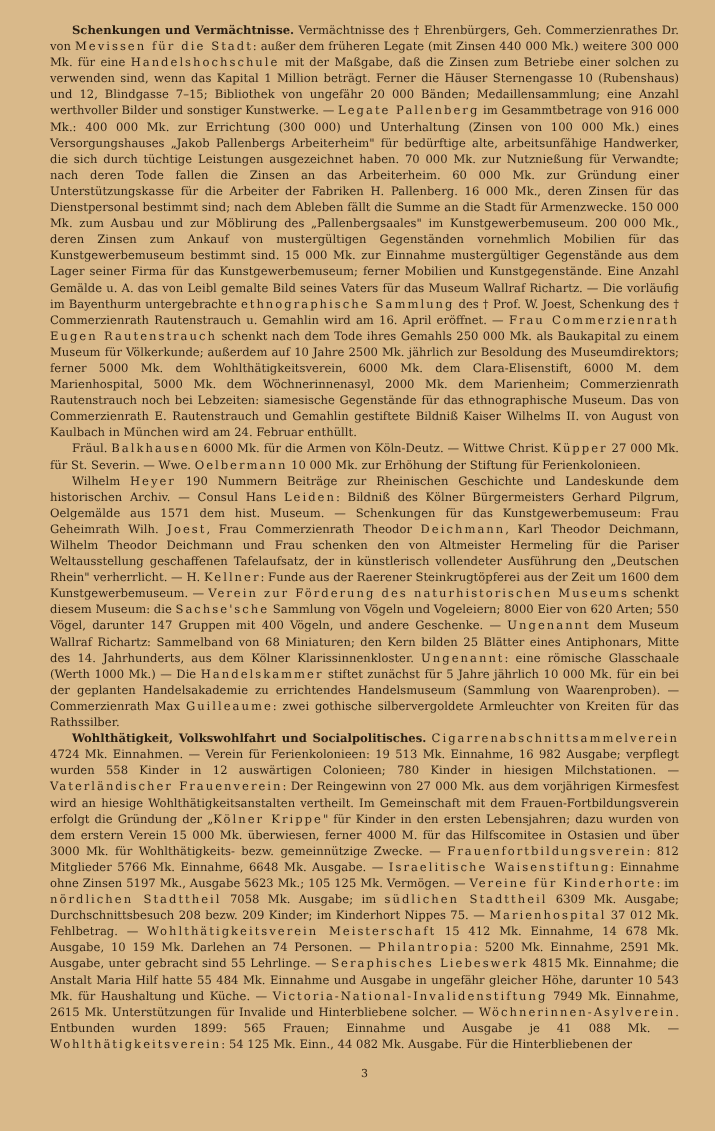Schenkungen und Vermächtnisse. Vermächtnisse des † Ehrenbürgers, Geh. Commerzienrathes Dr. von Mevissen für die Stadt: außer dem früheren Legate (mit Zinsen 440 000 Mk.) weitere 300 000 Mk. für eine Handelshochschule mit der Maßgabe, daß die Zinsen zum Betriebe einer solchen zu verwenden sind, wenn das Kapital 1 Million beträgt. Ferner die Häuser Sternengasse 10 (Rubenshaus) und 12, Blindgasse 7–15; Bibliothek von ungefähr 20 000 Bänden; Medaillensammlung; eine Anzahl werthvoller Bilder und sonstiger Kunstwerke. — Legate Pallenberg im Gesammtbetrage von 916 000 Mk.: 400 000 Mk. zur Errichtung (300 000) und Unterhaltung (Zinsen von 100 000 Mk.) eines Versorgungshauses „Jakob Pallenbergs Arbeiterheim" für bedürftige alte, arbeitsunfähige Handwerker, die sich durch tüchtige Leistungen ausgezeichnet haben. 70 000 Mk. zur Nutznießung für Verwandte; nach deren Tode fallen die Zinsen an das Arbeiterheim. 60 000 Mk. zur Gründung einer Unterstützungskasse für die Arbeiter der Fabriken H. Pallenberg. 16 000 Mk., deren Zinsen für das Dienstpersonal bestimmt sind; nach dem Ableben fällt die Summe an die Stadt für Armenzwecke. 150 000 Mk. zum Ausbau und zur Möblirung des „Pallenbergsaales" im Kunstgewerbemuseum. 200 000 Mk., deren Zinsen zum Ankauf von mustergültigen Gegenständen vornehmlich Mobilien für das Kunstgewerbemuseum bestimmt sind. 15 000 Mk. zur Einnahme mustergültiger Gegenstände aus dem Lager seiner Firma für das Kunstgewerbemuseum; ferner Mobilien und Kunstgegenstände. Eine Anzahl Gemälde u. A. das von Leibl gemalte Bild seines Vaters für das Museum Wallraf Richartz. — Die vorläufig im Bayenthurm untergebrachte ethnographische Sammlung des † Prof. W. Joest, Schenkung des † Commerzienrath Rautenstrauch u. Gemahlin wird am 16. April eröffnet. — Frau Commerzienrath Eugen Rautenstrauch schenkt nach dem Tode ihres Gemahls 250 000 Mk. als Baukapital zu einem Museum für Völkerkunde; außerdem auf 10 Jahre 2500 Mk. jährlich zur Besoldung des Museumdirektors; ferner 5000 Mk. dem Wohlthätigkeitsverein, 6000 Mk. dem Clara-Elisenstift, 6000 M. dem Marienhospital, 5000 Mk. dem Wöchnerinnenasyl, 2000 Mk. dem Marienheim; Commerzienrath Rautenstrauch noch bei Lebzeiten: siamesische Gegenstände für das ethnographische Museum. Das von Commerzienrath E. Rautenstrauch und Gemahlin gestiftete Bildniß Kaiser Wilhelms II. von August von Kaulbach in München wird am 24. Februar enthüllt.
Fräul. Balkhausen 6000 Mk. für die Armen von Köln-Deutz. — Wittwe Christ. Küpper 27 000 Mk. für St. Severin. — Wwe. Oelbermann 10 000 Mk. zur Erhöhung der Stiftung für Ferienkolonieen.
Wilhelm Heyer 190 Nummern Beiträge zur Rheinischen Geschichte und Landeskunde dem historischen Archiv. — Consul Hans Leiden: Bildniß des Kölner Bürgermeisters Gerhard Pilgrum, Oelgemälde aus 1571 dem hist. Museum. — Schenkungen für das Kunstgewerbemuseum: Frau Geheimrath Wilh. Joest, Frau Commerzienrath Theodor Deichmann, Karl Theodor Deichmann, Wilhelm Theodor Deichmann und Frau schenken den von Altmeister Hermeling für die Pariser Weltausstellung geschaffenen Tafelaufsatz, der in künstlerisch vollendeter Ausführung den „Deutschen Rhein" verherrlicht. — H. Kellner: Funde aus der Raerener Steinkrugtöpferei aus der Zeit um 1600 dem Kunstgewerbemuseum. — Verein zur Förderung des naturhistorischen Museums schenkt diesem Museum: die Sachse'sche Sammlung von Vögeln und Vogeleiern; 8000 Eier von 620 Arten; 550 Vögel, darunter 147 Gruppen mit 400 Vögeln, und andere Geschenke. — Ungenannt dem Museum Wallraf Richartz: Sammelband von 68 Miniaturen; den Kern bilden 25 Blätter eines Antiphonars, Mitte des 14. Jahrhunderts, aus dem Kölner Klarissinnenkloster. Ungenannt: eine römische Glasschaale (Werth 1000 Mk.) — Die Handelskammer stiftet zunächst für 5 Jahre jährlich 10 000 Mk. für ein bei der geplanten Handelsakademie zu errichtendes Handelsmuseum (Sammlung von Waarenproben). — Commerzienrath Max Guilleaume: zwei gothische silbervergoldete Armleuchter von Kreiten für das Rathssilber.
Wohlthätigkeit, Volkswohlfahrt und Socialpolitisches. Cigarrenabschnittsammelverein 4724 Mk. Einnahmen. — Verein für Ferienkolonieen: 19 513 Mk. Einnahme, 16 982 Ausgabe; verpflegt wurden 558 Kinder in 12 auswärtigen Colonieen; 780 Kinder in hiesigen Milchstationen. — Vaterländischer Frauenverein: Der Reingewinn von 27 000 Mk. aus dem vorjährigen Kirmesfest wird an hiesige Wohlthätigkeitsanstalten vertheilt. Im Gemeinschaft mit dem Frauen-Fortbildungsverein erfolgt die Gründung der „Kölner Krippe" für Kinder in den ersten Lebensjahren; dazu wurden von dem erstern Verein 15 000 Mk. überwiesen, ferner 4000 M. für das Hilfscomitee in Ostasien und über 3000 Mk. für Wohlthätigkeits- bezw. gemeinnützige Zwecke. — Frauenfortbildungsverein: 812 Mitglieder 5766 Mk. Einnahme, 6648 Mk. Ausgabe. — Israelitische Waisenstiftung: Einnahme ohne Zinsen 5197 Mk., Ausgabe 5623 Mk.; 105 125 Mk. Vermögen. — Vereine für Kinderhorte: im nördlichen Stadttheil 7058 Mk. Ausgabe; im südlichen Stadttheil 6309 Mk. Ausgabe; Durchschnittsbesuch 208 bezw. 209 Kinder; im Kinderhort Nippes 75. — Marienhospital 37 012 Mk. Fehlbetrag. — Wohlthätigkeitsverein Meisterschaft 15 412 Mk. Einnahme, 14 678 Mk. Ausgabe, 10 159 Mk. Darlehen an 74 Personen. — Philantropia: 5200 Mk. Einnahme, 2591 Mk. Ausgabe, unter gebracht sind 55 Lehrlinge. — Seraphisches Liebeswerk 4815 Mk. Einnahme; die Anstalt Maria Hilf hatte 55 484 Mk. Einnahme und Ausgabe in ungefähr gleicher Höhe, darunter 10 543 Mk. für Haushaltung und Küche. — Victoria-National-Invalidenstiftung 7949 Mk. Einnahme, 2615 Mk. Unterstützungen für Invalide und Hinterbliebene solcher. — Wöchnerinnen-Asylverein. Entbunden wurden 1899: 565 Frauen; Einnahme und Ausgabe je 41 088 Mk. — Wohlthätigkeitsverein: 54 125 Mk. Einn., 44 082 Mk. Ausgabe. Für die Hinterbliebenen der
3